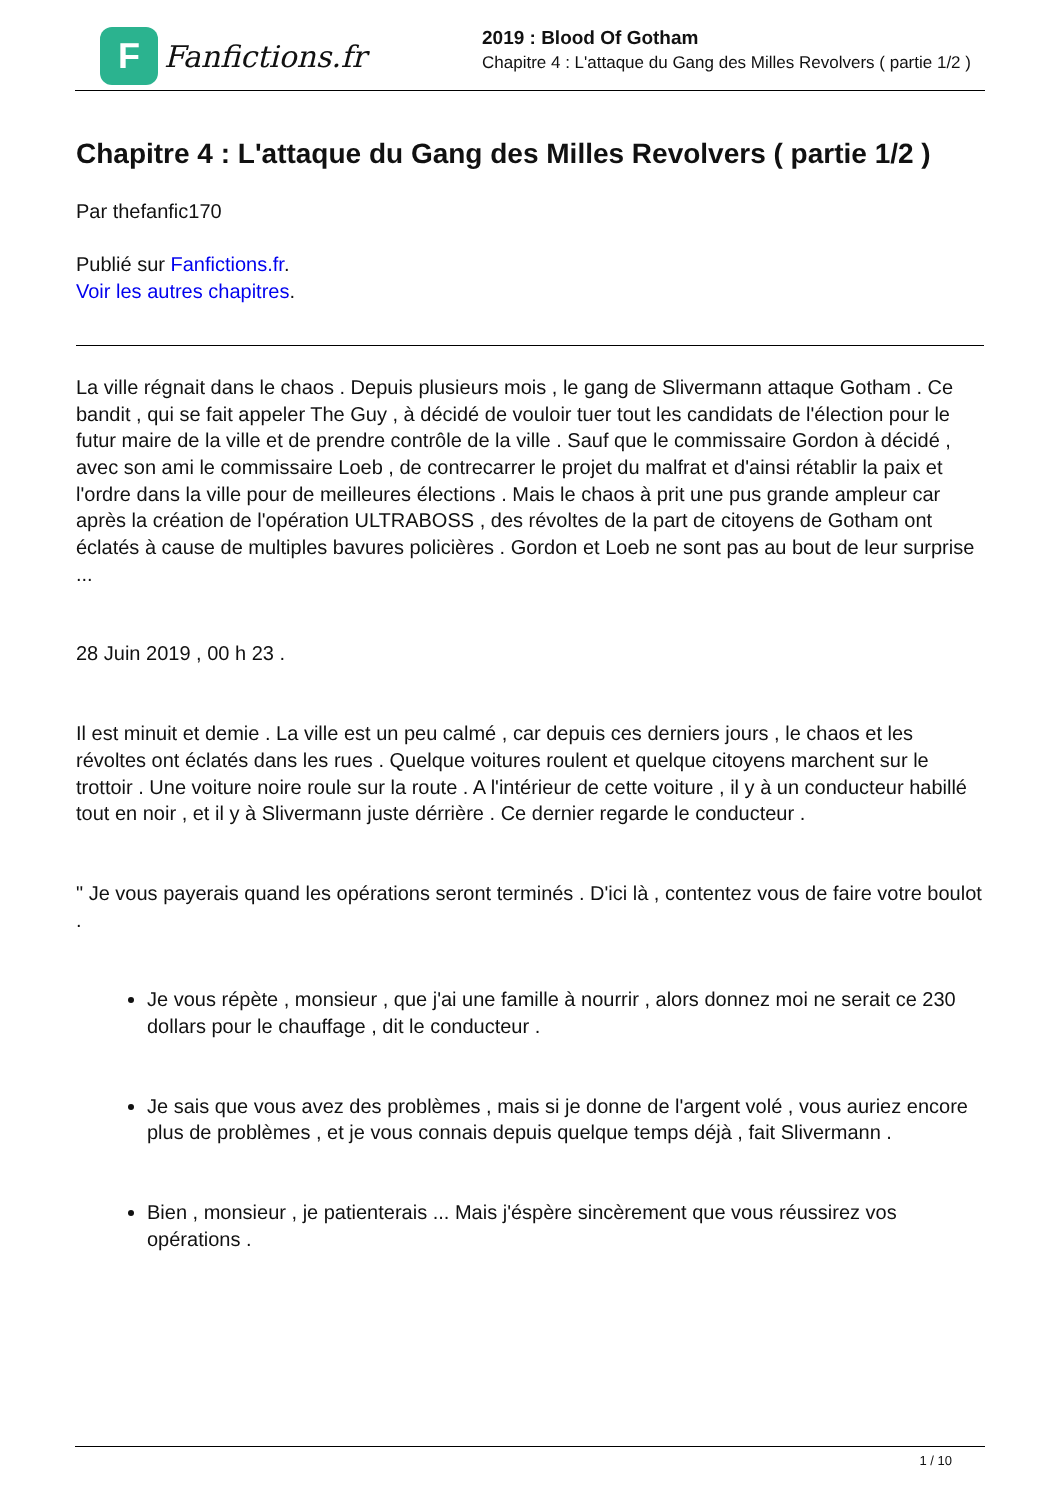F
Fanfictions.fr
2019 : Blood Of Gotham
Chapitre 4 : L'attaque du Gang des Milles Revolvers ( partie 1/2 )
Chapitre 4 : L'attaque du Gang des Milles Revolvers ( partie 1/2 )
Par thefanfic170
Publié sur Fanfictions.fr.
Voir les autres chapitres.
La ville régnait dans le chaos . Depuis plusieurs mois , le gang de Slivermann attaque Gotham . Ce bandit , qui se fait appeler The Guy , à décidé de vouloir tuer tout les candidats de l'élection pour le futur maire de la ville et de prendre contrôle de la ville . Sauf que le commissaire Gordon à décidé , avec son ami le commissaire Loeb , de contrecarrer le projet du malfrat et d'ainsi rétablir la paix et l'ordre dans la ville pour de meilleures élections . Mais le chaos à prit une pus grande ampleur car après la création de l'opération ULTRABOSS , des révoltes de la part de citoyens de Gotham ont éclatés à cause de multiples bavures policières . Gordon et Loeb ne sont pas au bout de leur surprise ...
28 Juin 2019 , 00 h 23 .
Il est minuit et demie . La ville est un peu calmé , car depuis ces derniers jours , le chaos et les révoltes ont éclatés dans les rues . Quelque voitures roulent et quelque citoyens marchent sur le trottoir . Une voiture noire roule sur la route . A l'intérieur de cette voiture , il y à un conducteur habillé tout en noir , et il y à Slivermann juste dérrière . Ce dernier regarde le conducteur .
" Je vous payerais quand les opérations seront terminés . D'ici là , contentez vous de faire votre boulot .
Je vous répète , monsieur , que j'ai une famille à nourrir , alors donnez moi ne serait ce 230 dollars pour le chauffage , dit le conducteur .
Je sais que vous avez des problèmes , mais si je donne de l'argent volé , vous auriez encore plus de problèmes , et je vous connais depuis quelque temps déjà , fait Slivermann .
Bien , monsieur , je patienterais ... Mais j'éspère sincèrement que vous réussirez vos opérations .
1 / 10